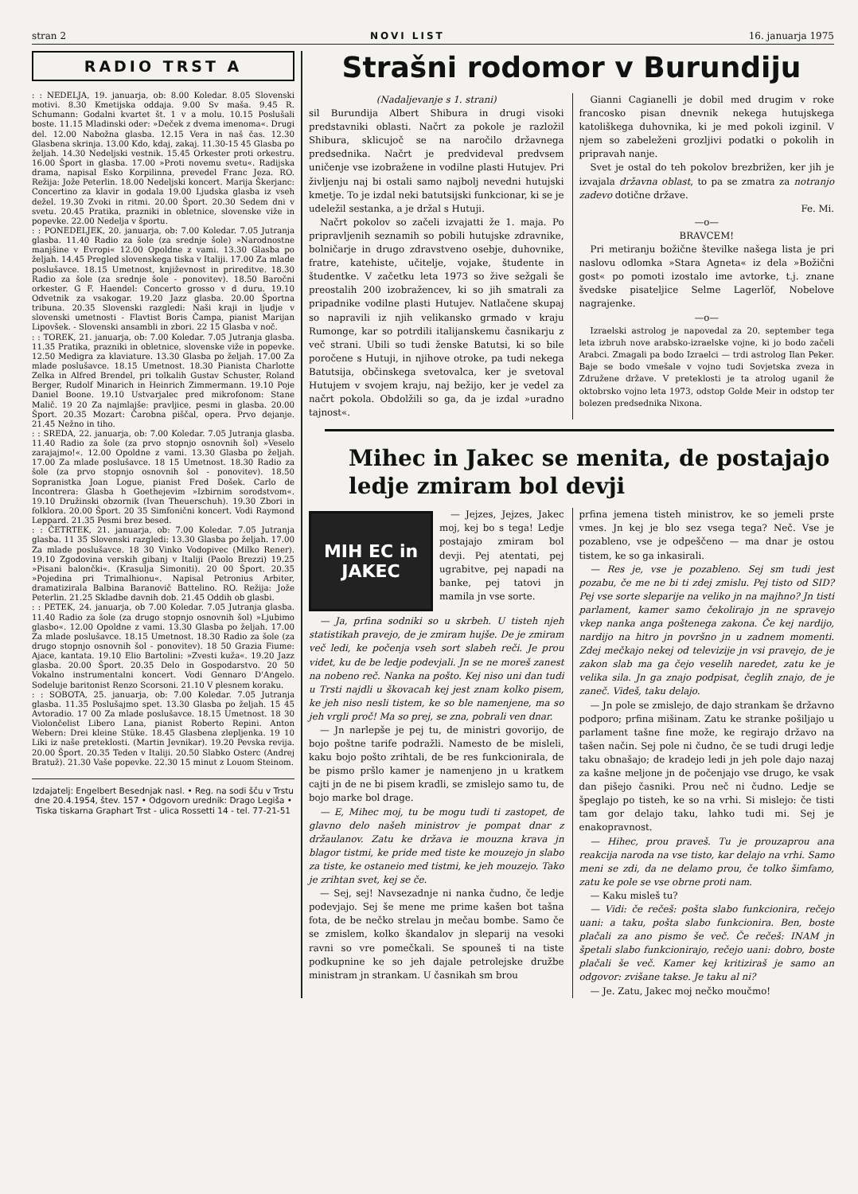stran 2 NOVI LIST 16. januarja 1975
RADIO TRST A
: : NEDELJA, 19. januarja, ob: 8.00 Koledar. 8.05 Slovenski motivi. 8.30 Kmetijska oddaja. 9.00 Sv maša. 9.45 R. Schumann: Godalni kvartet št. 1 v a molu. 10.15 Poslušali boste. 11.15 Mladinski oder: »Deček z dvema imenoma«. Drugi del. 12.00 Nabožna glasba. 12.15 Vera in naš čas. 12.30 Glasbena skrinja. 13.00 Kdo, kdaj, zakaj. 11.30-15 45 Glasba po željah. 14.30 Nedeljski vestnik. 15.45 Orkester proti orkestru. 16.00 Šport in glasba. 17.00 »Proti novemu svetu«. Radijska drama, napisal Esko Korpilinna, prevedel Franc Jeza. RO. Režija: Jože Peterlin. 18.00 Nedeljski koncert. Marija Škerjanc: Concertino za klavir in godala 19.00 Ljudska glasba iz vseh dežel. 19.30 Zvoki in ritmi. 20.00 Šport. 20.30 Sedem dni v svetu. 20.45 Pratika, prazniki in obletnice, slovenske viže in popevke. 22.00 Nedelja v športu.
: : PONEDELJEK, 20. januarja, ob: 7.00 Koledar. 7.05 Jutranja glasba. 11.40 Radio za šole (za srednje šole) »Narodnostne manjšine v Evropi« 12.00 Opoldne z vami. 13.30 Glasba po željah. 14.45 Pregled slovenskega tiska v Italiji. 17.00 Za mlade poslušavce. 18.15 Umetnost, književnost in prireditve. 18.30 Radio za šole (za srednje šole - ponovitev). 18.50 Baročni orkester. G F. Haendel: Concerto grosso v d duru. 19.10 Odvetnik za vsakogar. 19.20 Jazz glasba. 20.00 Športna tribuna. 20.35 Slovenski razgledi: Naši kraji in ljudje v slovenski umetnosti - Flavtist Boris Čampa, pianist Marijan Lipovšek. - Slovenski ansambli in zbori. 22 15 Glasba v noč.
: : TOREK, 21. januarja, ob: 7.00 Koledar. 7.05 Jutranja glasba. 11.35 Pratika, prazniki in obletnice, slovenske viže in popevke. 12.50 Medigra za klaviature. 13.30 Glasba po željah. 17.00 Za mlade poslušavce. 18.15 Umetnost. 18.30 Pianista Charlotte Zelka in Alfred Brendel, pri tolkalih Gustav Schuster, Roland Berger, Rudolf Minarich in Heinrich Zimmermann. 19.10 Poje Daniel Boone. 19.10 Ustvarjalec pred mikrofonom: Stane Malič. 19 20 Za najmlajše: pravljice, pesmi in glasba. 20.00 Šport. 20.35 Mozart: Čarobna piščal, opera. Prvo dejanje. 21.45 Nežno in tiho.
: : SREDA, 22. januarja, ob: 7.00 Koledar. 7.05 Jutranja glasba. 11.40 Radio za šole (za prvo stopnjo osnovnih šol) »Veselo zarajajmo!«. 12.00 Opoldne z vami. 13.30 Glasba po željah. 17.00 Za mlade poslušavce. 18 15 Umetnost. 18.30 Radio za šole (za prvo stopnjo osnovnih šol - ponovitev). 18.50 Sopranistka Joan Logue, pianist Fred Došek. Carlo de Incontrera: Glasba h Goethejevim »Izbirnim sorodstvom«. 19.10 Družinski obzornik (Ivan Theuerschuh). 19.30 Zbori in folklora. 20.00 Šport. 20 35 Simfonični koncert. Vodi Raymond Leppard. 21.35 Pesmi brez besed.
: : ČETRTEK, 21. januarja, ob: 7.00 Koledar. 7.05 Jutranja glasba. 11 35 Slovenski razgledi: 13.30 Glasba po željah. 17.00 Za mlade poslušavce. 18 30 Vinko Vodopivec (Milko Rener). 19.10 Zgodovina verskih gibanj v Italiji (Paolo Brezzi) 19.25 »Pisani balončki«. (Krasulja Simoniti). 20 00 Šport. 20.35 »Pojedina pri Trimalhionu«. Napisal Petronius Arbiter, dramatizirala Balbina Baranovič Battelino. RO. Režija: Jože Peterlin. 21.25 Skladbe davnih dob. 21.45 Oddih ob glasbi.
: : PETEK, 24. januarja, ob 7.00 Koledar. 7.05 Jutranja glasba. 11.40 Radio za šole (za drugo stopnjo osnovnih šol) »Ljubimo glasbo«. 12.00 Opoldne z vami. 13.30 Glasba po željah. 17.00 Za mlade poslušavce. 18.15 Umetnost. 18.30 Radio za šole (za drugo stopnjo osnovnih šol - ponovitev). 18 50 Grazia Fiume: Ajace, kantata. 19.10 Elio Bartolini: »Zvesti kuža«. 19.20 Jazz glasba. 20.00 Šport. 20.35 Delo in Gospodarstvo. 20 50 Vokalno instrumentalni koncert. Vodi Gennaro D'Angelo. Sodeluje baritonist Renzo Scorsoni. 21.10 V plesnem koraku.
: : SOBOTA, 25. januarja, ob: 7.00 Koledar. 7.05 Jutranja glasba. 11.35 Poslušajmo spet. 13.30 Glasba po željah. 15 45 Avtoradio. 17 00 Za mlade poslušavce. 18.15 Umetnost. 18 30 Violončelist Libero Lana, pianist Roberto Repini. Anton Webern: Drei kleine Stüke. 18.45 Glasbena zlepljenka. 19 10 Liki iz naše preteklosti. (Martin Jevnikar). 19.20 Pevska revija. 20.00 Šport. 20.35 Teden v Italiji. 20.50 Slabko Osterc (Andrej Bratuž). 21.30 Vaše popevke. 22.30 15 minut z Louom Steinom.
Izdajatelj: Engelbert Besednjak nasl. • Reg. na sodi šču v Trstu dne 20.4.1954, štev. 157 • Odgovorn urednik: Drago Legiša • Tiska tiskarna Graphart Trst - ulica Rossetti 14 - tel. 77-21-51
Strašni rodomor v Burundiju
(Nadaljevanje s 1. strani)
sil Burundija Albert Shibura in drugi visoki predstavniki oblasti. Načrt za pokole je razložil Shibura, sklicujoč se na naročilo državnega predsednika. Načrt je predvideval predvsem uničenje vse izobražene in vodilne plasti Hutujev. Pri življenju naj bi ostali samo najbolj nevedni hutujski kmetje. To je izdal neki batutsijski funkcionar, ki se je udeležil sestanka, a je držal s Hutuji.
Načrt pokolov so začeli izvajatti že 1. maja. Po pripravljenih seznamih so pobili hutujske zdravnike, bolničarje in drugo zdravstveno osebje, duhovnike, fratre, katehiste, učitelje, vojake, študente in študentke. V začetku leta 1973 so žive sežgali še preostalih 200 izobražencev, ki so jih smatrali za pripadnike vodilne plasti Hutujev. Natlačene skupaj so napravili iz njih velikansko grmado v kraju Rumonge, kar so potrdili italijanskemu časnikarju z več strani. Ubili so tudi ženske Batutsi, ki so bile poročene s Hutuji, in njihove otroke, pa tudi nekega Batutsija, občinskega svetovalca, ker je svetoval Hutujem v svojem kraju, naj bežijo, ker je vedel za načrt pokola. Obdolžili so ga, da je izdal »uradno tajnost«.
Gianni Cagianelli je dobil med drugim v roke francosko pisan dnevnik nekega hutujskega katoliškega duhovnika, ki je med pokoli izginil. V njem so zabeleženi grozljivi podatki o pokolih in pripravah nanje.
Svet je ostal do teh pokolov brezbrižen, ker jih je izvajala državna oblast, to pa se zmatra za notranjo zadevo dotične države.
Fe. Mi.
—o—
BRAVCEM!
Pri metiranju božične številke našega lista je pri naslovu odlomka »Stara Agneta« iz dela »Božični gost« po pomoti izostalo ime avtorke, t.j. znane švedske pisateljice Selme Lagerlöf, Nobelove nagrajenke.
—o—
Izraelski astrolog je napovedal za 20. september tega leta izbruh nove arabsko-izraelske vojne, ki jo bodo začeli Arabci. Zmagali pa bodo Izraelci — trdi astrolog Ilan Peker. Baje se bodo vmešale v vojno tudi Sovjetska zveza in Združene države. V preteklosti je ta atrolog uganil že oktobrsko vojno leta 1973, odstop Golde Meir in odstop ter bolezen predsednika Nixona.
Mihec in Jakec se menita, de postajajo ledje zmiram bol devji
MIH EC in JAKEC
— Jejzes, Jejzes, Jakec moj, kej bo s tega! Ledje postajajo zmiram bol devji. Pej atentati, pej ugrabitve, pej napadi na banke, pej tatovi jn mamila jn vse sorte.
— Ja, prfina sodniki so u skrbeh. U tisteh njeh statistikah pravejo, de je zmiram hujše. De je zmiram več ledi, ke počenja vseh sort slabeh reči. Je prou videt, ku de be ledje podevjali. Jn se ne moreš zanest na nobeno reč. Nanka na pošto. Kej niso uni dan tudi u Trsti najdli u škovacah kej jest znam kolko pisem, ke jeh niso nesli tistem, ke so ble namenjene, ma so jeh vrgli proč! Ma so prej, se zna, pobrali ven dnar.
— Jn narlepše je pej tu, de ministri govorijo, de bojo poštne tarife podražli. Namesto de be misleli, kaku bojo pošto zrihtali, de be res funkcionirala, de be pismo pršlo kamer je namenjeno jn u kratkem cajti jn de ne bi pisem kradli, se zmislejo samo tu, de bojo marke bol drage.
— E, Mihec moj, tu be mogu tudi ti zastopet, de glavno delo našeh ministrov je pompat dnar z držaulanov. Zatu ke država ie mouzna krava jn blagor tistmi, ke pride med tiste ke mouzejo jn slabo za tiste, ke ostaneio med tistmi, ke jeh mouzejo. Tako je zrihtan svet, kej se če.
— Sej, sej! Navsezadnje ni nanka čudno, če ledje podevjajo. Sej še mene me prime kašen bot tašna fota, de be nečko strelau jn mečau bombe. Samo če se zmislem, kolko škandalov jn sleparij na vesoki ravni so vre pomečkali. Se spouneš ti na tiste podkupnine ke so jeh dajale petrolejske družbe ministram jn strankam. U časnikah sm brou
prfina jemena tisteh ministrov, ke so jemeli prste vmes. Jn kej je blo sez vsega tega? Neč. Vse je pozableno, vse je odpeščeno — ma dnar je ostou tistem, ke so ga inkasirali.
— Res je, vse je pozableno. Sej sm tudi jest pozabu, če me ne bi ti zdej zmislu. Pej tisto od SID? Pej vse sorte sleparije na veliko jn na majhno? Jn tisti parlament, kamer samo čekolirajo jn ne spravejo vkep nanka anga poštenega zakona. Če kej nardijo, nardijo na hitro jn površno jn u zadnem momenti. Zdej mečkajo nekej od televizije jn vsi pravejo, de je zakon slab ma ga čejo veselih naredet, zatu ke je velika sila. Jn ga znajo podpisat, čeglih znajo, de je zaneč. Videš, taku delajo.
— Jn pole se zmislejo, de dajo strankam še državno podporo; prfina mišinam. Zatu ke stranke pošiljajo u parlament tašne fine može, ke regirajo državo na tašen način. Sej pole ni čudno, če se tudi drugi ledje taku obnašajo; de kradejo ledi jn jeh pole dajo nazaj za kašne meljone jn de počenjajo vse drugo, ke vsak dan pišejo časniki. Prou neč ni čudno. Ledje se špeglajo po tisteh, ke so na vrhi. Si mislejo: če tisti tam gor delajo taku, lahko tudi mi. Sej je enakopravnost.
— Hihec, prou praveš. Tu je prouzaprou ana reakcija naroda na vse tisto, kar delajo na vrhi. Samo meni se zdi, da ne delamo prou, če tolko šimfamo, zatu ke pole se vse obrne proti nam.
— Kaku misleš tu?
— Vidi: če rečeš: pošta slabo funkcionira, rečejo uani: a taku, pošta slabo funkcionira. Ben, boste plačali za ano pismo še več. Če rečeš: INAM jn špetali slabo funkcionirajo, rečejo uani: dobro, boste plačali še več. Kamer kej kritiziraš je samo an odgovor: zvišane takse. Je taku al ni?
— Je. Zatu, Jakec moj nečko moučmo!